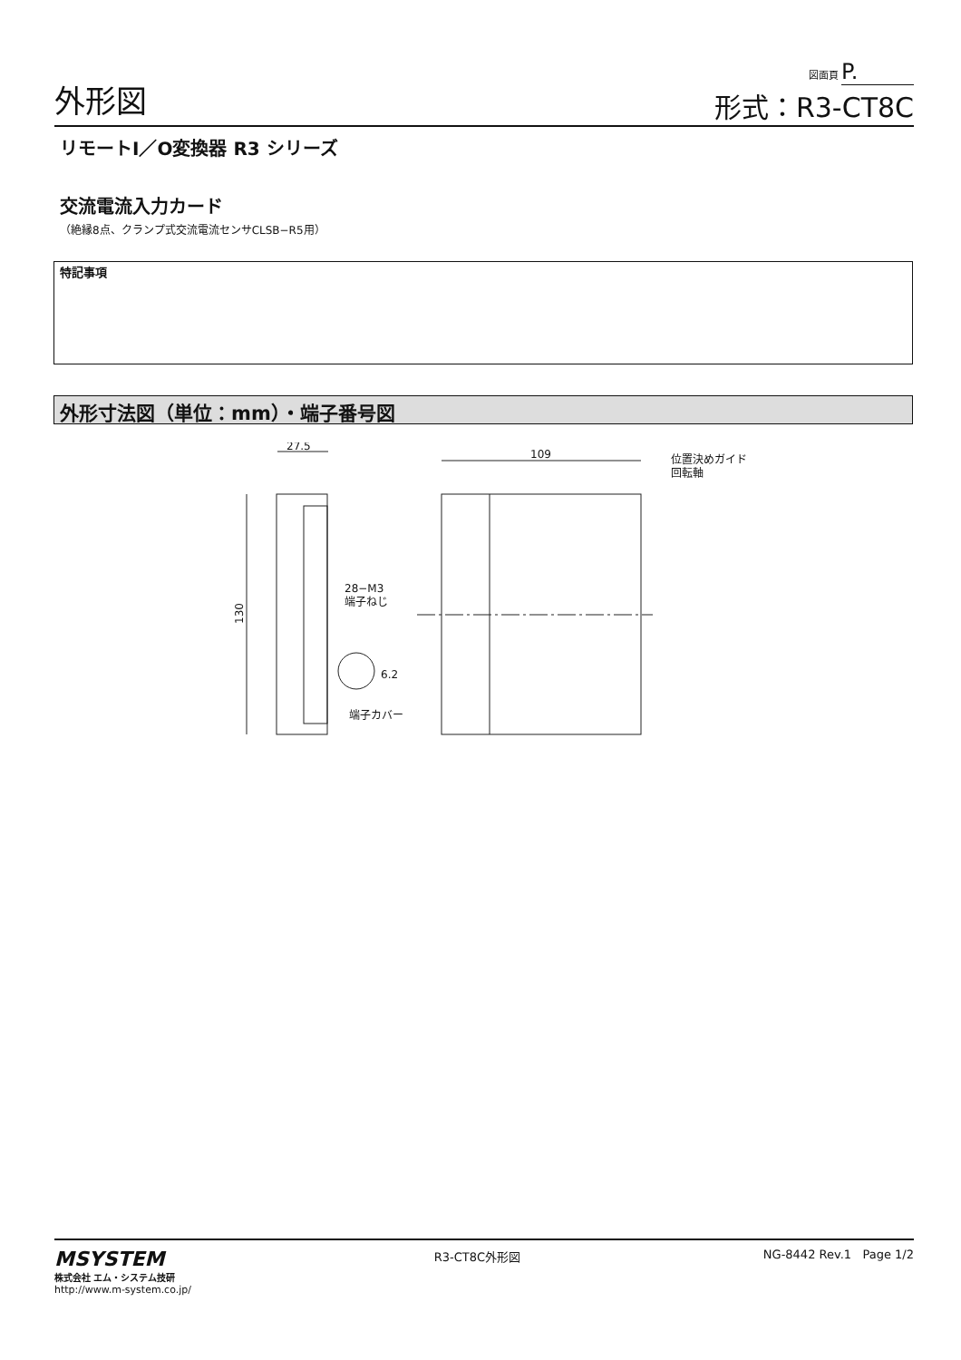外形図
図面頁 P.
形式：R3-CT8C
リモートI／O変換器 R3 シリーズ
交流電流入力カード
（絶縁8点、クランプ式交流電流センサCLSB−R5用）
特記事項
外形寸法図（単位：mm）・端子番号図
27.5
130
28−M3
端子ねじ
6.2
端子カバー
109
位置決めガイド
回転軸
MSYSTEM
株式会社 エム・システム技研
http://www.m-system.co.jp/
R3-CT8C外形図 NG-8442 Rev.1 Page 1/2